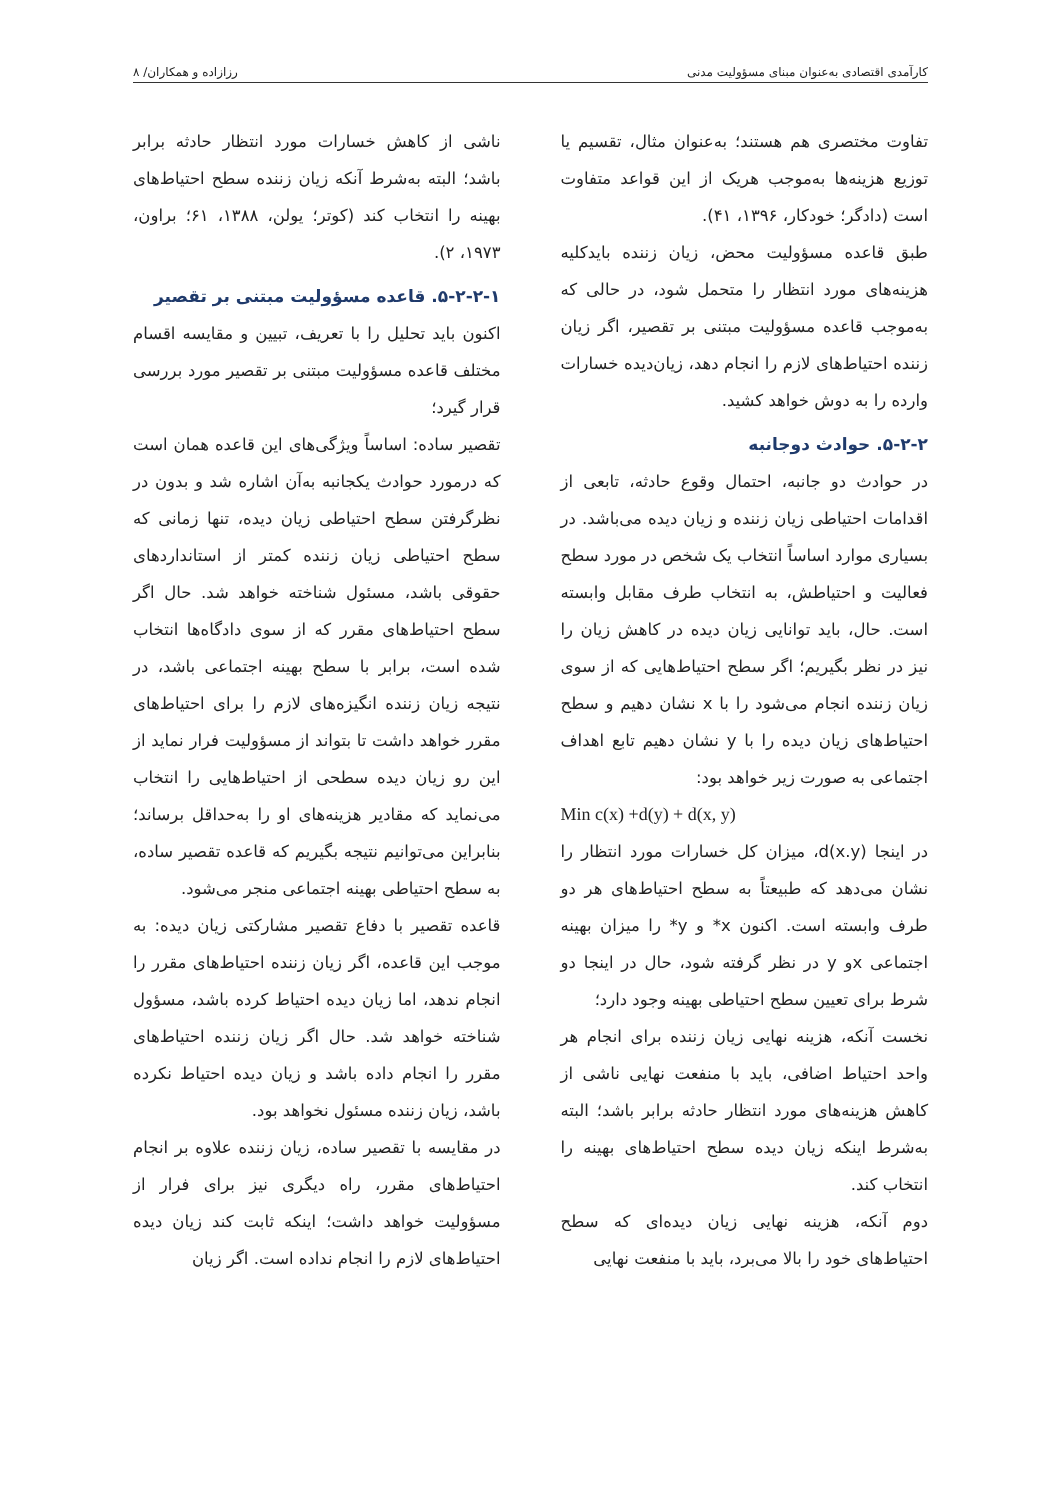کارآمدی اقتصادی به‌عنوان مبنای مسؤولیت مدنی رزازاده و همکاران/ ۸
تفاوت مختصری هم هستند؛ به‌عنوان مثال، تقسیم یا توزیع هزینه‌ها به‌موجب هریک از این قواعد متفاوت است (دادگر؛ خودکار، ۱۳۹۶، ۴۱).
طبق قاعده مسؤولیت محض، زیان زننده بایدکلیه هزینه‌های مورد انتظار را متحمل شود، در حالی که به‌موجب قاعده مسؤولیت مبتنی بر تقصیر، اگر زیان زننده احتیاط‌های لازم را انجام دهد، زیان‌دیده خسارات وارده را به دوش خواهد کشید.
۵-۲-۲. حوادث دوجانبه
در حوادث دو جانبه، احتمال وقوع حادثه، تابعی از اقدامات احتیاطی زیان زننده و زیان دیده می‌باشد. در بسیاری موارد اساساً انتخاب یک شخص در مورد سطح فعالیت و احتیاطش، به انتخاب طرف مقابل وابسته است. حال، باید توانایی زیان دیده در کاهش زیان را نیز در نظر بگیریم؛ اگر سطح احتیاط‌هایی که از سوی زیان زننده انجام می‌شود را با x نشان دهیم و سطح احتیاط‌های زیان دیده را با y نشان دهیم تابع اهداف اجتماعی به صورت زیر خواهد بود:
Min c(x) +d(y) + d(x, y)
در اینجا d(x.y)، میزان کل خسارات مورد انتظار را نشان می‌دهد که طبیعتاً به سطح احتیاط‌های هر دو طرف وابسته است. اکنون x* و y* را میزان بهینه اجتماعی xو y در نظر گرفته شود، حال در اینجا دو شرط برای تعیین سطح احتیاطی بهینه وجود دارد؛
نخست آنکه، هزینه نهایی زیان زننده برای انجام هر واحد احتیاط اضافی، باید با منفعت نهایی ناشی از کاهش هزینه‌های مورد انتظار حادثه برابر باشد؛ البته به‌شرط اینکه زیان دیده سطح احتیاط‌های بهینه را انتخاب کند.
دوم آنکه، هزینه نهایی زیان دیده‌ای که سطح احتیاط‌های خود را بالا می‌برد، باید با منفعت نهایی
ناشی از کاهش خسارات مورد انتظار حادثه برابر باشد؛ البته به‌شرط آنکه زیان زننده سطح احتیاط‌های بهینه را انتخاب کند (کوتر؛ یولن، ۱۳۸۸، ۶۱؛ براون، ۱۹۷۳، ۲).
۵-۲-۲-۱. قاعده مسؤولیت مبتنی بر تقصیر
اکنون باید تحلیل را با تعریف، تبیین و مقایسه اقسام مختلف قاعده مسؤولیت مبتنی بر تقصیر مورد بررسی قرار گیرد؛
تقصیر ساده: اساساً ویژگی‌های این قاعده همان است که درمورد حوادث یکجانبه به‌آن اشاره شد و بدون در نظرگرفتن سطح احتیاطی زیان دیده، تنها زمانی که سطح احتیاطی زیان زننده کمتر از استانداردهای حقوقی باشد، مسئول شناخته خواهد شد. حال اگر سطح احتیاط‌های مقرر که از سوی دادگاه‌ها انتخاب شده است، برابر با سطح بهینه اجتماعی باشد، در نتیجه زیان زننده انگیزه‌های لازم را برای احتیاط‌های مقرر خواهد داشت تا بتواند از مسؤولیت فرار نماید از این رو زیان دیده سطحی از احتیاط‌هایی را انتخاب می‌نماید که مقادیر هزینه‌های او را به‌حداقل برساند؛ بنابراین می‌توانیم نتیجه بگیریم که قاعده تقصیر ساده، به سطح احتیاطی بهینه اجتماعی منجر می‌شود.
قاعده تقصیر با دفاع تقصیر مشارکتی زیان دیده: به موجب این قاعده، اگر زیان زننده احتیاط‌های مقرر را انجام ندهد، اما زیان دیده احتیاط کرده باشد، مسؤول شناخته خواهد شد. حال اگر زیان زننده احتیاط‌های مقرر را انجام داده باشد و زیان دیده احتیاط نکرده باشد، زیان زننده مسئول نخواهد بود.
در مقایسه با تقصیر ساده، زیان زننده علاوه بر انجام احتیاط‌های مقرر، راه دیگری نیز برای فرار از مسؤولیت خواهد داشت؛ اینکه ثابت کند زیان دیده احتیاط‌های لازم را انجام نداده است. اگر زیان